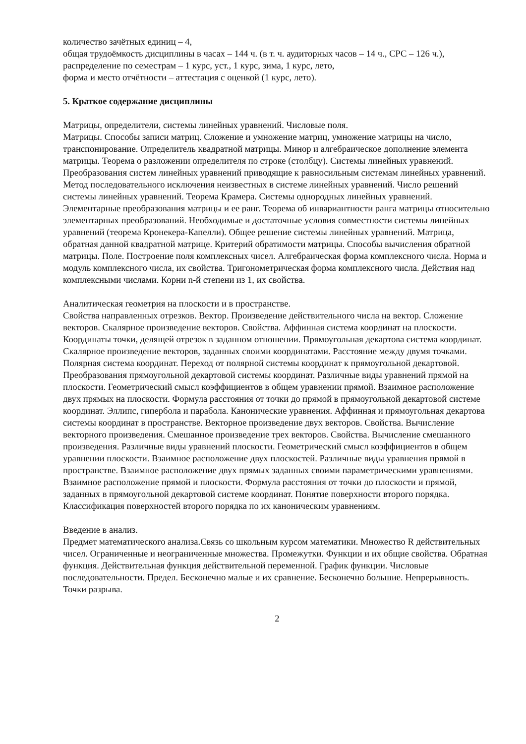количество зачётных единиц – 4,
общая трудоёмкость дисциплины в часах – 144 ч. (в т. ч. аудиторных часов – 14 ч., СРС – 126 ч.),
распределение по семестрам – 1 курс, уст., 1 курс, зима, 1 курс, лето,
форма и место отчётности – аттестация с оценкой (1 курс, лето).
5. Краткое содержание дисциплины
Матрицы, определители, системы линейных уравнений. Числовые поля.
Матрицы. Способы записи матриц. Сложение и умножение матриц, умножение матрицы на число, транспонирование. Определитель квадратной матрицы. Минор и алгебраическое дополнение элемента матрицы. Теорема о разложении определителя по строке (столбцу). Системы линейных уравнений. Преобразования систем линейных уравнений приводящие к равносильным системам линейных уравнений. Метод последовательного исключения неизвестных в системе линейных уравнений. Число решений системы линейных уравнений. Теорема Крамера. Системы однородных линейных уравнений. Элементарные преобразования матрицы и ее ранг. Теорема об инвариантности ранга матрицы относительно элементарных преобразований. Необходимые и достаточные условия совместности системы линейных уравнений (теорема Кронекера-Капелли). Общее решение системы линейных уравнений. Матрица, обратная данной квадратной матрице. Критерий обратимости матрицы. Способы вычисления обратной матрицы. Поле. Построение поля комплексных чисел. Алгебраическая форма комплексного числа. Норма и модуль комплексного числа, их свойства. Тригонометрическая форма комплексного числа. Действия над комплексными числами. Корни n-й степени из 1, их свойства.
Аналитическая геометрия на плоскости и в пространстве.
Свойства направленных отрезков. Вектор. Произведение действительного числа на вектор. Сложение векторов. Скалярное произведение векторов. Свойства. Аффинная система координат на плоскости. Координаты точки, делящей отрезок в заданном отношении. Прямоугольная декартова система координат. Скалярное произведение векторов, заданных своими координатами. Расстояние между двумя точками. Полярная система координат. Переход от полярной системы координат к прямоугольной декартовой. Преобразования прямоугольной декартовой системы координат. Различные виды уравнений прямой на плоскости. Геометрический смысл коэффициентов в общем уравнении прямой. Взаимное расположение двух прямых на плоскости. Формула расстояния от точки до прямой в прямоугольной декартовой системе координат. Эллипс, гипербола и парабола. Канонические уравнения. Аффинная и прямоугольная декартова системы координат в пространстве. Векторное произведение двух векторов. Свойства. Вычисление векторного произведения. Смешанное произведение трех векторов. Свойства. Вычисление смешанного произведения. Различные виды уравнений плоскости. Геометрический смысл коэффициентов в общем уравнении плоскости. Взаимное расположение двух плоскостей. Различные виды уравнения прямой в пространстве. Взаимное расположение двух прямых заданных своими параметрическими уравнениями. Взаимное расположение прямой и плоскости. Формула расстояния от точки до плоскости и прямой, заданных в прямоугольной декартовой системе координат. Понятие поверхности второго порядка. Классификация поверхностей второго порядка по их каноническим уравнениям.
Введение в анализ.
Предмет математического анализа.Связь со школьным курсом математики. Множество R действительных чисел. Ограниченные и неограниченные множества. Промежутки. Функции и их общие свойства. Обратная функция. Действительная функция действительной переменной. График функции. Числовые последовательности. Предел. Бесконечно малые и их сравнение. Бесконечно большие. Непрерывность. Точки разрыва.
2